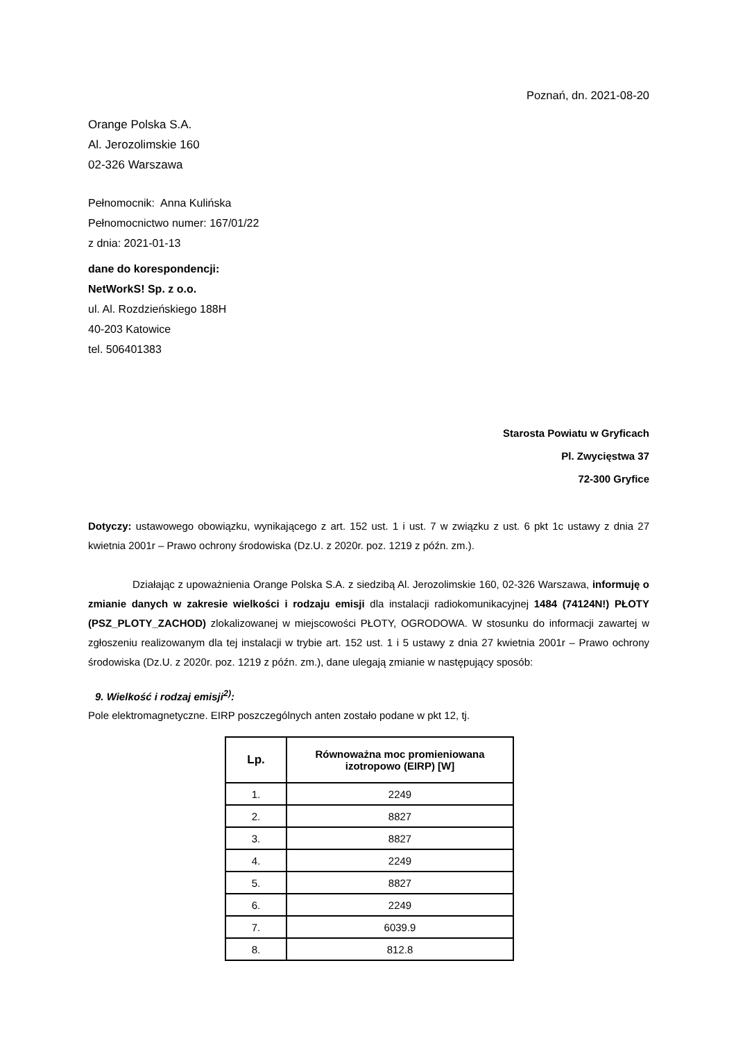Poznań, dn. 2021-08-20
Orange Polska S.A.
Al. Jerozolimskie 160
02-326 Warszawa
Pełnomocnik: Anna Kulińska
Pełnomocnictwo numer: 167/01/22
z dnia: 2021-01-13
dane do korespondencji:
NetWorkS! Sp. z o.o.
ul. Al. Rozdzieńskiego 188H
40-203 Katowice
tel. 506401383
Starosta Powiatu w Gryficach
Pl. Zwycięstwa 37
72-300 Gryfice
Dotyczy: ustawowego obowiązku, wynikającego z art. 152 ust. 1 i ust. 7 w związku z ust. 6 pkt 1c ustawy z dnia 27 kwietnia 2001r – Prawo ochrony środowiska (Dz.U. z 2020r. poz. 1219 z późn. zm.).
Działając z upoważnienia Orange Polska S.A. z siedzibą Al. Jerozolimskie 160, 02-326 Warszawa, informuję o zmianie danych w zakresie wielkości i rodzaju emisji dla instalacji radiokomunikacyjnej 1484 (74124N!) PŁOTY (PSZ_PLOTY_ZACHOD) zlokalizowanej w miejscowości PŁOTY, OGRODOWA. W stosunku do informacji zawartej w zgłoszeniu realizowanym dla tej instalacji w trybie art. 152 ust. 1 i 5 ustawy z dnia 27 kwietnia 2001r – Prawo ochrony środowiska (Dz.U. z 2020r. poz. 1219 z późn. zm.), dane ulegają zmianie w następujący sposób:
9. Wielkość i rodzaj emisji<sup>2)</sup>:
Pole elektromagnetyczne. EIRP poszczególnych anten zostało podane w pkt 12, tj.
| Lp. | Równoważna moc promieniowana izotropowo (EIRP) [W] |
| --- | --- |
| 1. | 2249 |
| 2. | 8827 |
| 3. | 8827 |
| 4. | 2249 |
| 5. | 8827 |
| 6. | 2249 |
| 7. | 6039.9 |
| 8. | 812.8 |